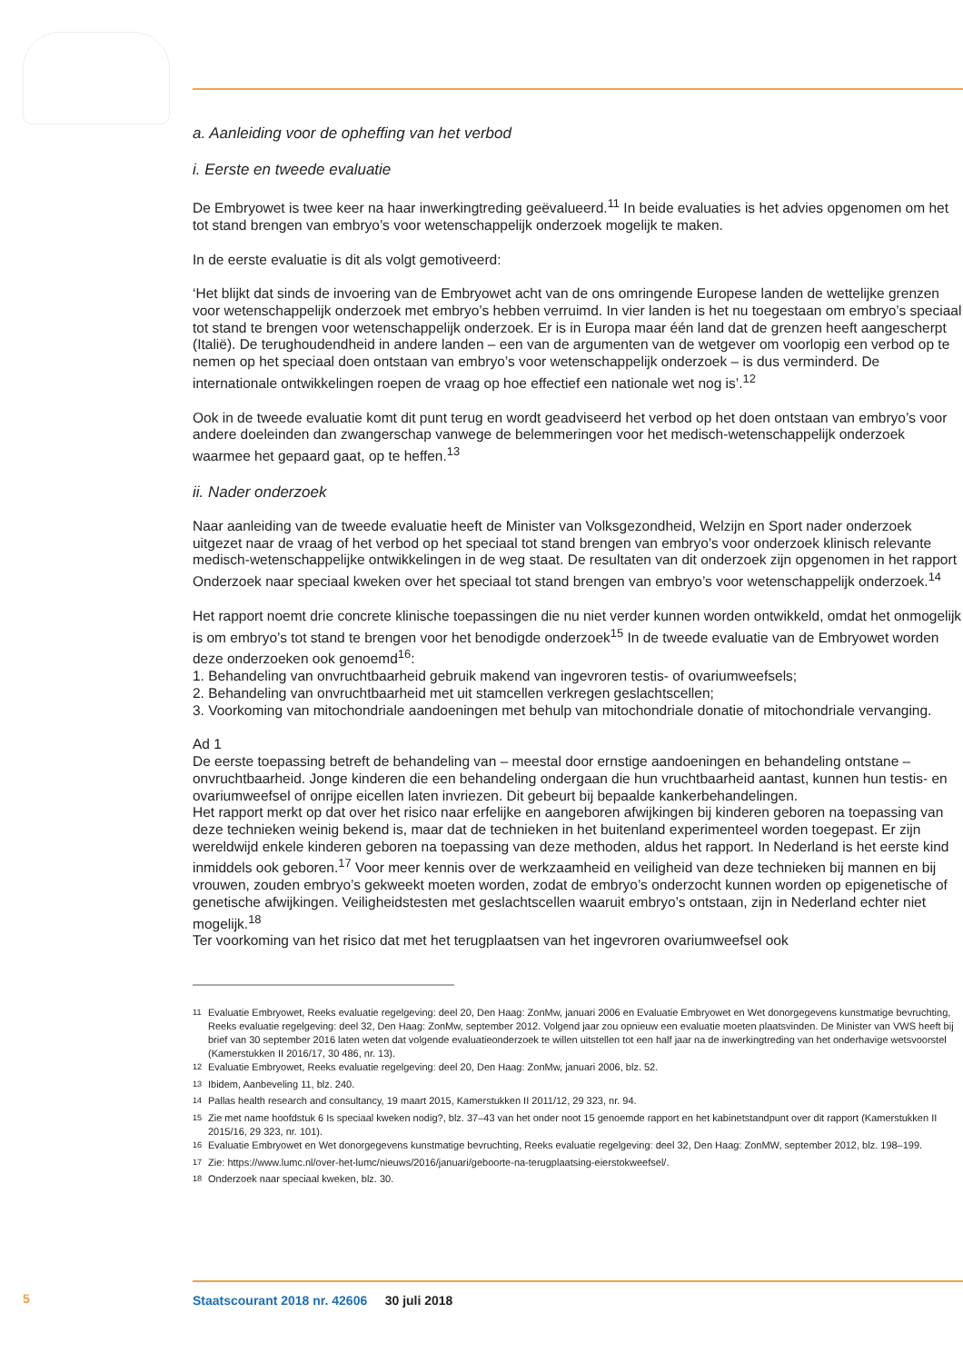a. Aanleiding voor de opheffing van het verbod
i. Eerste en tweede evaluatie
De Embryowet is twee keer na haar inwerkingtreding geëvalueerd.<sup>11</sup> In beide evaluaties is het advies opgenomen om het tot stand brengen van embryo’s voor wetenschappelijk onderzoek mogelijk te maken.
In de eerste evaluatie is dit als volgt gemotiveerd:
‘Het blijkt dat sinds de invoering van de Embryowet acht van de ons omringende Europese landen de wettelijke grenzen voor wetenschappelijk onderzoek met embryo’s hebben verruimd. In vier landen is het nu toegestaan om embryo’s speciaal tot stand te brengen voor wetenschappelijk onderzoek. Er is in Europa maar één land dat de grenzen heeft aangescherpt (Italië). De terughoudendheid in andere landen – een van de argumenten van de wetgever om voorlopig een verbod op te nemen op het speciaal doen ontstaan van embryo’s voor wetenschappelijk onderzoek – is dus verminderd. De internationale ontwikkelingen roepen de vraag op hoe effectief een nationale wet nog is’.<sup>12</sup>
Ook in de tweede evaluatie komt dit punt terug en wordt geadviseerd het verbod op het doen ontstaan van embryo’s voor andere doeleinden dan zwangerschap vanwege de belemmeringen voor het medisch-wetenschappelijk onderzoek waarmee het gepaard gaat, op te heffen.<sup>13</sup>
ii. Nader onderzoek
Naar aanleiding van de tweede evaluatie heeft de Minister van Volksgezondheid, Welzijn en Sport nader onderzoek uitgezet naar de vraag of het verbod op het speciaal tot stand brengen van embryo’s voor onderzoek klinisch relevante medisch-wetenschappelijke ontwikkelingen in de weg staat. De resultaten van dit onderzoek zijn opgenomen in het rapport Onderzoek naar speciaal kweken over het speciaal tot stand brengen van embryo’s voor wetenschappelijk onderzoek.<sup>14</sup>
Het rapport noemt drie concrete klinische toepassingen die nu niet verder kunnen worden ontwikkeld, omdat het onmogelijk is om embryo’s tot stand te brengen voor het benodigde onderzoek<sup>15</sup> In de tweede evaluatie van de Embryowet worden deze onderzoeken ook genoemd<sup>16</sup>:
1. Behandeling van onvruchtbaarheid gebruik makend van ingevroren testis- of ovariumweefsels;
2. Behandeling van onvruchtbaarheid met uit stamcellen verkregen geslachtscellen;
3. Voorkoming van mitochondriale aandoeningen met behulp van mitochondriale donatie of mitochondriale vervanging.
Ad 1
De eerste toepassing betreft de behandeling van – meestal door ernstige aandoeningen en behandeling ontstane – onvruchtbaarheid. Jonge kinderen die een behandeling ondergaan die hun vruchtbaarheid aantast, kunnen hun testis- en ovariumweefsel of onrijpe eicellen laten invriezen. Dit gebeurt bij bepaalde kankerbehandelingen.
Het rapport merkt op dat over het risico naar erfelijke en aangeboren afwijkingen bij kinderen geboren na toepassing van deze technieken weinig bekend is, maar dat de technieken in het buitenland experimenteel worden toegepast. Er zijn wereldwijd enkele kinderen geboren na toepassing van deze methoden, aldus het rapport. In Nederland is het eerste kind inmiddels ook geboren.<sup>17</sup> Voor meer kennis over de werkzaamheid en veiligheid van deze technieken bij mannen en bij vrouwen, zouden embryo’s gekweekt moeten worden, zodat de embryo’s onderzocht kunnen worden op epigenetische of genetische afwijkingen. Veiligheidstesten met geslachtscellen waaruit embryo’s ontstaan, zijn in Nederland echter niet mogelijk.<sup>18</sup>
Ter voorkoming van het risico dat met het terugplaatsen van het ingevroren ovariumweefsel ook
<sup>11</sup> Evaluatie Embryowet, Reeks evaluatie regelgeving: deel 20, Den Haag: ZonMw, januari 2006 en Evaluatie Embryowet en Wet donorgegevens kunstmatige bevruchting, Reeks evaluatie regelgeving: deel 32, Den Haag: ZonMw, september 2012. Volgend jaar zou opnieuw een evaluatie moeten plaatsvinden. De Minister van VWS heeft bij brief van 30 september 2016 laten weten dat volgende evaluatieonderzoek te willen uitstellen tot een half jaar na de inwerkingtreding van het onderhavige wetsvoorstel (Kamerstukken II 2016/17, 30 486, nr. 13).
<sup>12</sup> Evaluatie Embryowet, Reeks evaluatie regelgeving: deel 20, Den Haag: ZonMw, januari 2006, blz. 52.
<sup>13</sup> Ibidem, Aanbeveling 11, blz. 240.
<sup>14</sup> Pallas health research and consultancy, 19 maart 2015, Kamerstukken II 2011/12, 29 323, nr. 94.
<sup>15</sup> Zie met name hoofdstuk 6 Is speciaal kweken nodig?, blz. 37–43 van het onder noot 15 genoemde rapport en het kabinetstandpunt over dit rapport (Kamerstukken II 2015/16, 29 323, nr. 101).
<sup>16</sup> Evaluatie Embryowet en Wet donorgegevens kunstmatige bevruchting, Reeks evaluatie regelgeving: deel 32, Den Haag: ZonMW, september 2012, blz. 198–199.
<sup>17</sup> Zie: https://www.lumc.nl/over-het-lumc/nieuws/2016/januari/geboorte-na-terugplaatsing-eierstokweefsel/.
<sup>18</sup> Onderzoek naar speciaal kweken, blz. 30.
5
Staatscourant 2018 nr. 42606 30 juli 2018